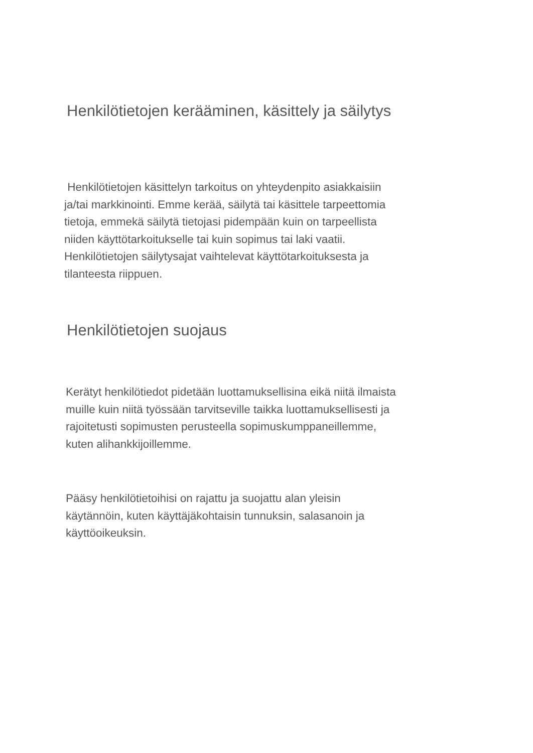Henkilötietojen kerääminen, käsittely ja säilytys
Henkilötietojen käsittelyn tarkoitus on yhteydenpito asiakkaisiin
ja/tai markkinointi. Emme kerää, säilytä tai käsittele tarpeettomia
tietoja, emmekä säilytä tietojasi pidempään kuin on tarpeellista
niiden käyttötarkoitukselle tai kuin sopimus tai laki vaatii.
Henkilötietojen säilytysajat vaihtelevat käyttötarkoituksesta ja
tilanteesta riippuen.
Henkilötietojen suojaus
Kerätyt henkilötiedot pidetään luottamuksellisina eikä niitä ilmaista
muille kuin niitä työssään tarvitseville taikka luottamuksellisesti ja
rajoitetusti sopimusten perusteella sopimuskumppaneillemme,
kuten alihankkijoillemme.
Pääsy henkilötietoihisi on rajattu ja suojattu alan yleisin
käytännöin, kuten käyttäjäkohtaisin tunnuksin, salasanoin ja
käyttöoikeuksin.